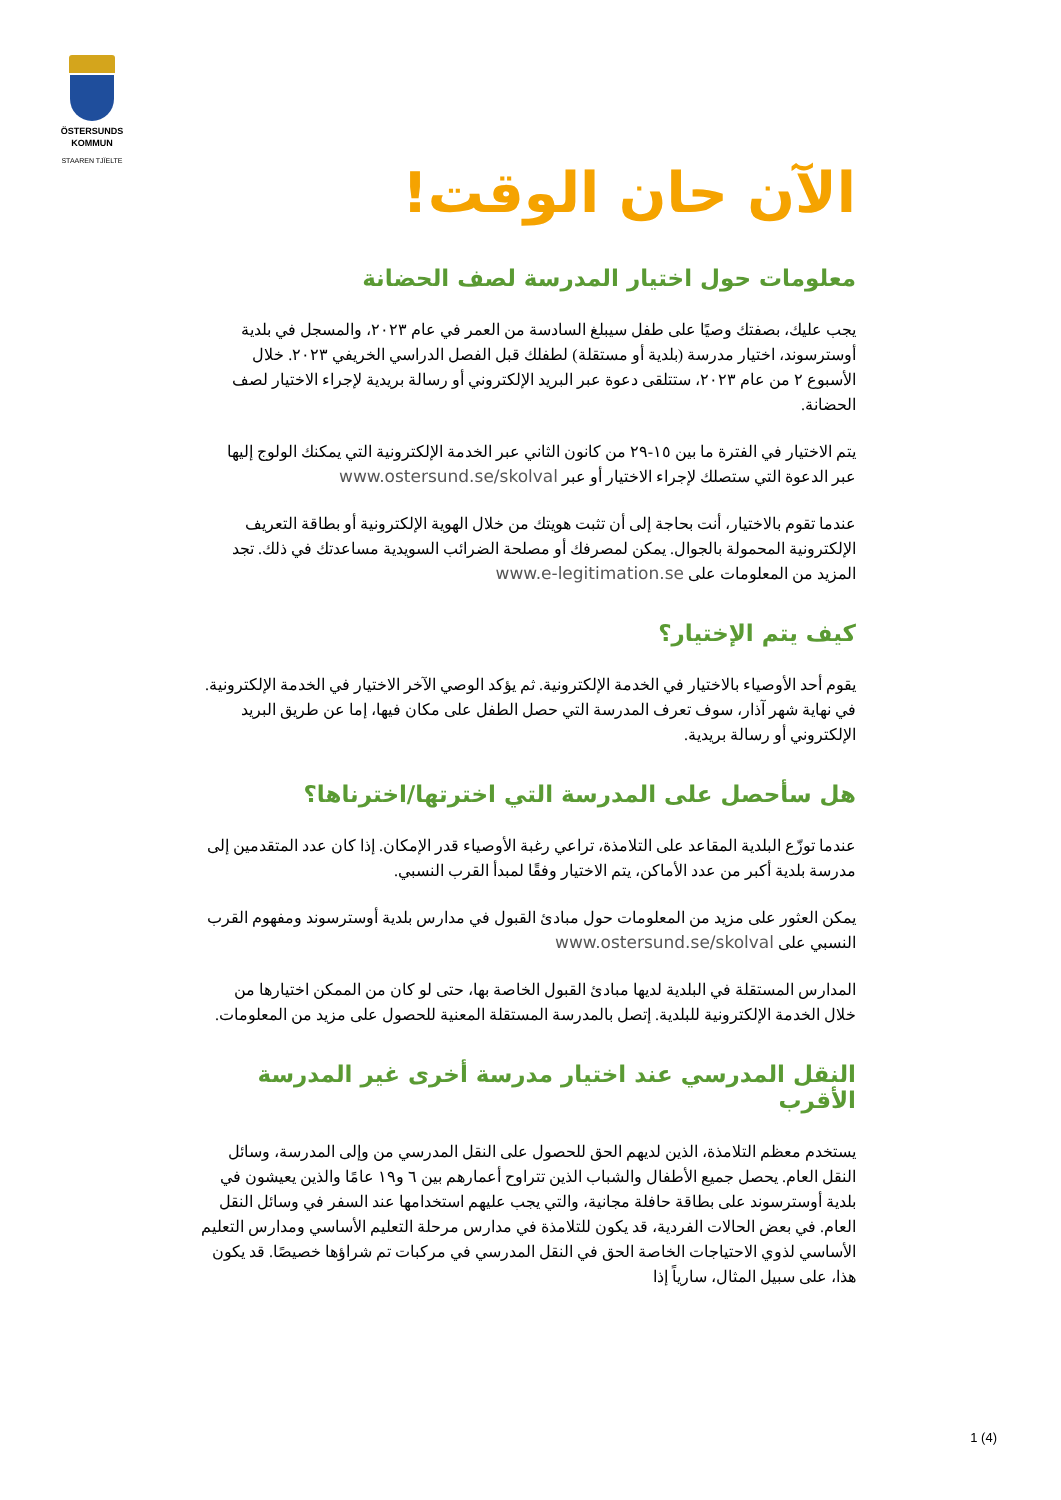ÖSTERSUNDS
KOMMUN
STAAREN TJÏELTE
الآن حان الوقت!
معلومات حول اختيار المدرسة لصف الحضانة
يجب عليك، بصفتك وصيًا على طفل سيبلغ السادسة من العمر في عام ٢٠٢٣، والمسجل في بلدية أوسترسوند، اختيار مدرسة (بلدية أو مستقلة) لطفلك قبل الفصل الدراسي الخريفي ٢٠٢٣. خلال الأسبوع ٢ من عام ٢٠٢٣، ستتلقى دعوة عبر البريد الإلكتروني أو رسالة بريدية لإجراء الاختيار لصف الحضانة.
يتم الاختيار في الفترة ما بين ١٥-٢٩ من كانون الثاني عبر الخدمة الإلكترونية التي يمكنك الولوج إليها عبر الدعوة التي ستصلك لإجراء الاختيار أو عبر www.ostersund.se/skolval
عندما تقوم بالاختيار، أنت بحاجة إلى أن تثبت هويتك من خلال الهوية الإلكترونية أو بطاقة التعريف الإلكترونية المحمولة بالجوال. يمكن لمصرفك أو مصلحة الضرائب السويدية مساعدتك في ذلك. تجد المزيد من المعلومات على www.e-legitimation.se
كيف يتم الإختيار؟
يقوم أحد الأوصياء بالاختيار في الخدمة الإلكترونية. ثم يؤكد الوصي الآخر الاختيار في الخدمة الإلكترونية. في نهاية شهر آذار، سوف تعرف المدرسة التي حصل الطفل على مكان فيها، إما عن طريق البريد الإلكتروني أو رسالة بريدية.
هل سأحصل على المدرسة التي اخترتها/اخترناها؟
عندما توزّع البلدية المقاعد على التلامذة، تراعي رغبة الأوصياء قدر الإمكان. إذا كان عدد المتقدمين إلى مدرسة بلدية أكبر من عدد الأماكن، يتم الاختيار وفقًا لمبدأ القرب النسبي.
يمكن العثور على مزيد من المعلومات حول مبادئ القبول في مدارس بلدية أوسترسوند ومفهوم القرب النسبي على www.ostersund.se/skolval
المدارس المستقلة في البلدية لديها مبادئ القبول الخاصة بها، حتى لو كان من الممكن اختيارها من خلال الخدمة الإلكترونية للبلدية. إتصل بالمدرسة المستقلة المعنية للحصول على مزيد من المعلومات.
النقل المدرسي عند اختيار مدرسة أخرى غير المدرسة الأقرب
يستخدم معظم التلامذة، الذين لديهم الحق للحصول على النقل المدرسي من وإلى المدرسة، وسائل النقل العام. يحصل جميع الأطفال والشباب الذين تتراوح أعمارهم بين ٦ و١٩ عامًا والذين يعيشون في بلدية أوسترسوند على بطاقة حافلة مجانية، والتي يجب عليهم استخدامها عند السفر في وسائل النقل العام. في بعض الحالات الفردية، قد يكون للتلامذة في مدارس مرحلة التعليم الأساسي ومدارس التعليم الأساسي لذوي الاحتياجات الخاصة الحق في النقل المدرسي في مركبات تم شراؤها خصيصًا. قد يكون هذا، على سبيل المثال، سارياً إذا
1 (4)